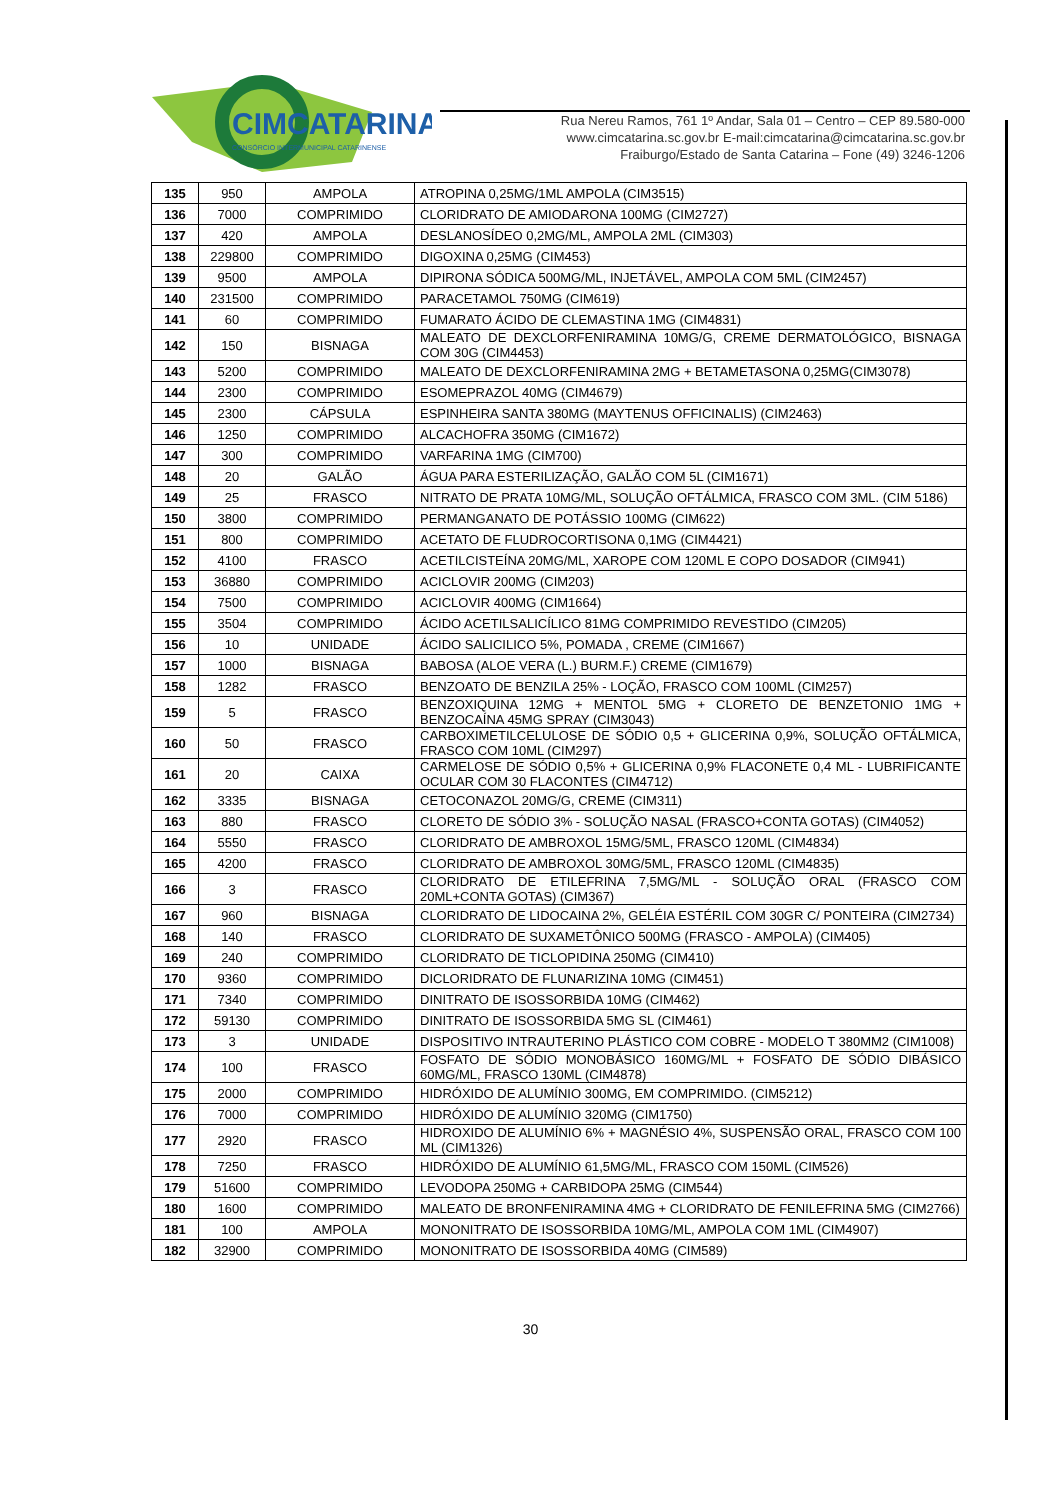CIMCATARINA
CONSÓRCIO INTERMUNICIPAL CATARINENSE
Rua Nereu Ramos, 761 1º Andar, Sala 01 – Centro – CEP 89.580-000
www.cimcatarina.sc.gov.br E-mail:cimcatarina@cimcatarina.sc.gov.br
Fraiburgo/Estado de Santa Catarina – Fone (49) 3246-1206
| 135 | 950 | AMPOLA | ATROPINA 0,25MG/1ML AMPOLA (CIM3515) |
| 136 | 7000 | COMPRIMIDO | CLORIDRATO DE AMIODARONA 100MG (CIM2727) |
| 137 | 420 | AMPOLA | DESLANOSÍDEO 0,2MG/ML, AMPOLA 2ML (CIM303) |
| 138 | 229800 | COMPRIMIDO | DIGOXINA 0,25MG (CIM453) |
| 139 | 9500 | AMPOLA | DIPIRONA SÓDICA 500MG/ML, INJETÁVEL, AMPOLA COM 5ML (CIM2457) |
| 140 | 231500 | COMPRIMIDO | PARACETAMOL 750MG (CIM619) |
| 141 | 60 | COMPRIMIDO | FUMARATO ÁCIDO DE CLEMASTINA 1MG (CIM4831) |
| 142 | 150 | BISNAGA | MALEATO DE DEXCLORFENIRAMINA 10MG/G, CREME DERMATOLÓGICO, BISNAGA COM 30G (CIM4453) |
| 143 | 5200 | COMPRIMIDO | MALEATO DE DEXCLORFENIRAMINA 2MG + BETAMETASONA 0,25MG(CIM3078) |
| 144 | 2300 | COMPRIMIDO | ESOMEPRAZOL 40MG (CIM4679) |
| 145 | 2300 | CÁPSULA | ESPINHEIRA SANTA 380MG (MAYTENUS OFFICINALIS) (CIM2463) |
| 146 | 1250 | COMPRIMIDO | ALCACHOFRA 350MG (CIM1672) |
| 147 | 300 | COMPRIMIDO | VARFARINA 1MG (CIM700) |
| 148 | 20 | GALÃO | ÁGUA PARA ESTERILIZAÇÃO, GALÃO COM 5L (CIM1671) |
| 149 | 25 | FRASCO | NITRATO DE PRATA 10MG/ML, SOLUÇÃO OFTÁLMICA, FRASCO COM 3ML. (CIM 5186) |
| 150 | 3800 | COMPRIMIDO | PERMANGANATO DE POTÁSSIO 100MG (CIM622) |
| 151 | 800 | COMPRIMIDO | ACETATO DE FLUDROCORTISONA 0,1MG (CIM4421) |
| 152 | 4100 | FRASCO | ACETILCISTEÍNA 20MG/ML, XAROPE COM 120ML E COPO DOSADOR (CIM941) |
| 153 | 36880 | COMPRIMIDO | ACICLOVIR 200MG (CIM203) |
| 154 | 7500 | COMPRIMIDO | ACICLOVIR 400MG (CIM1664) |
| 155 | 3504 | COMPRIMIDO | ÁCIDO ACETILSALICÍLICO 81MG COMPRIMIDO REVESTIDO (CIM205) |
| 156 | 10 | UNIDADE | ÁCIDO SALICILICO 5%, POMADA , CREME (CIM1667) |
| 157 | 1000 | BISNAGA | BABOSA (ALOE VERA (L.) BURM.F.) CREME (CIM1679) |
| 158 | 1282 | FRASCO | BENZOATO DE BENZILA 25% - LOÇÃO, FRASCO COM 100ML (CIM257) |
| 159 | 5 | FRASCO | BENZOXIQUINA 12MG + MENTOL 5MG + CLORETO DE BENZETONIO 1MG + BENZOCAÍNA 45MG SPRAY (CIM3043) |
| 160 | 50 | FRASCO | CARBOXIMETILCELULOSE DE SÓDIO 0,5 + GLICERINA 0,9%, SOLUÇÃO OFTÁLMICA, FRASCO COM 10ML (CIM297) |
| 161 | 20 | CAIXA | CARMELOSE DE SÓDIO 0,5% + GLICERINA 0,9% FLACONETE 0,4 ML - LUBRIFICANTE OCULAR COM 30 FLACONTES (CIM4712) |
| 162 | 3335 | BISNAGA | CETOCONAZOL 20MG/G, CREME (CIM311) |
| 163 | 880 | FRASCO | CLORETO DE SÓDIO 3% - SOLUÇÃO NASAL (FRASCO+CONTA GOTAS) (CIM4052) |
| 164 | 5550 | FRASCO | CLORIDRATO DE AMBROXOL 15MG/5ML, FRASCO 120ML (CIM4834) |
| 165 | 4200 | FRASCO | CLORIDRATO DE AMBROXOL 30MG/5ML, FRASCO 120ML (CIM4835) |
| 166 | 3 | FRASCO | CLORIDRATO DE ETILEFRINA 7,5MG/ML - SOLUÇÃO ORAL (FRASCO COM 20ML+CONTA GOTAS) (CIM367) |
| 167 | 960 | BISNAGA | CLORIDRATO DE LIDOCAINA 2%, GELÉIA ESTÉRIL COM 30GR C/ PONTEIRA (CIM2734) |
| 168 | 140 | FRASCO | CLORIDRATO DE SUXAMETÔNICO 500MG (FRASCO - AMPOLA) (CIM405) |
| 169 | 240 | COMPRIMIDO | CLORIDRATO DE TICLOPIDINA 250MG (CIM410) |
| 170 | 9360 | COMPRIMIDO | DICLORIDRATO DE FLUNARIZINA 10MG (CIM451) |
| 171 | 7340 | COMPRIMIDO | DINITRATO DE ISOSSORBIDA 10MG (CIM462) |
| 172 | 59130 | COMPRIMIDO | DINITRATO DE ISOSSORBIDA 5MG SL (CIM461) |
| 173 | 3 | UNIDADE | DISPOSITIVO INTRAUTERINO PLÁSTICO COM COBRE - MODELO T 380MM2 (CIM1008) |
| 174 | 100 | FRASCO | FOSFATO DE SÓDIO MONOBÁSICO 160MG/ML + FOSFATO DE SÓDIO DIBÁSICO 60MG/ML, FRASCO 130ML (CIM4878) |
| 175 | 2000 | COMPRIMIDO | HIDRÓXIDO DE ALUMÍNIO 300MG, EM COMPRIMIDO. (CIM5212) |
| 176 | 7000 | COMPRIMIDO | HIDRÓXIDO DE ALUMÍNIO 320MG (CIM1750) |
| 177 | 2920 | FRASCO | HIDROXIDO DE ALUMÍNIO 6% + MAGNÉSIO 4%, SUSPENSÃO ORAL, FRASCO COM 100 ML (CIM1326) |
| 178 | 7250 | FRASCO | HIDRÓXIDO DE ALUMÍNIO 61,5MG/ML, FRASCO COM 150ML (CIM526) |
| 179 | 51600 | COMPRIMIDO | LEVODOPA 250MG + CARBIDOPA 25MG (CIM544) |
| 180 | 1600 | COMPRIMIDO | MALEATO DE BRONFENIRAMINA 4MG + CLORIDRATO DE FENILEFRINA 5MG (CIM2766) |
| 181 | 100 | AMPOLA | MONONITRATO DE ISOSSORBIDA 10MG/ML, AMPOLA COM 1ML (CIM4907) |
| 182 | 32900 | COMPRIMIDO | MONONITRATO DE ISOSSORBIDA 40MG (CIM589) |
30